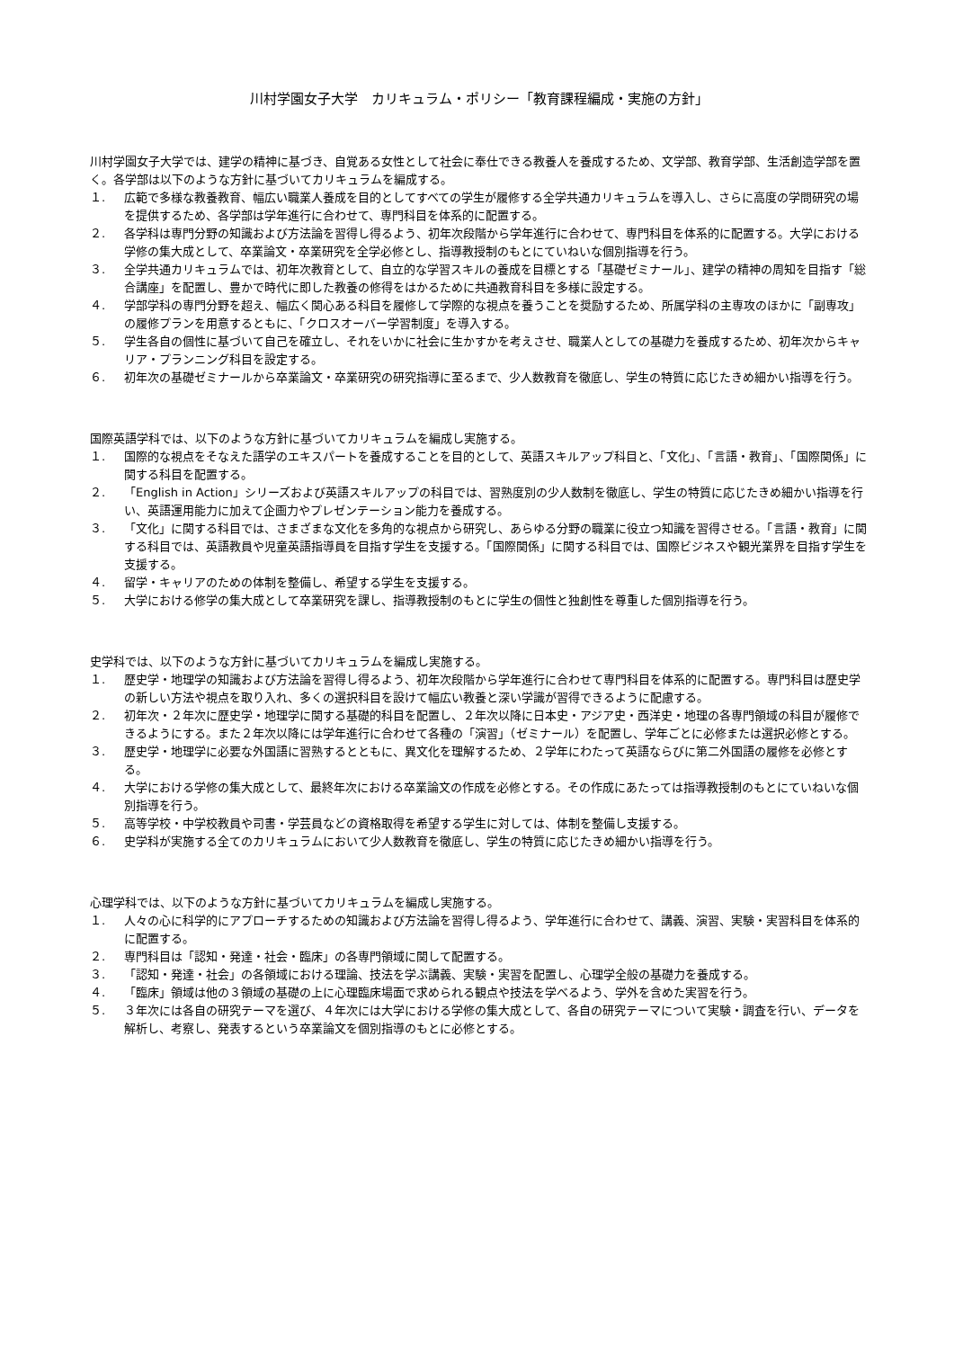川村学園女子大学　カリキュラム・ポリシー「教育課程編成・実施の方針」
川村学園女子大学では、建学の精神に基づき、自覚ある女性として社会に奉仕できる教養人を養成するため、文学部、教育学部、生活創造学部を置く。各学部は以下のような方針に基づいてカリキュラムを編成する。
１. 広範で多様な教養教育、幅広い職業人養成を目的としてすべての学生が履修する全学共通カリキュラムを導入し、さらに高度の学問研究の場を提供するため、各学部は学年進行に合わせて、専門科目を体系的に配置する。
２. 各学科は専門分野の知識および方法論を習得し得るよう、初年次段階から学年進行に合わせて、専門科目を体系的に配置する。大学における学修の集大成として、卒業論文・卒業研究を全学必修とし、指導教授制のもとにていねいな個別指導を行う。
３. 全学共通カリキュラムでは、初年次教育として、自立的な学習スキルの養成を目標とする「基礎ゼミナール」、建学の精神の周知を目指す「総合講座」を配置し、豊かで時代に即した教養の修得をはかるために共通教育科目を多様に設定する。
４. 学部学科の専門分野を超え、幅広く関心ある科目を履修して学際的な視点を養うことを奨励するため、所属学科の主専攻のほかに「副専攻」の履修プランを用意するともに、「クロスオーバー学習制度」を導入する。
５. 学生各自の個性に基づいて自己を確立し、それをいかに社会に生かすかを考えさせ、職業人としての基礎力を養成するため、初年次からキャリア・プランニング科目を設定する。
６. 初年次の基礎ゼミナールから卒業論文・卒業研究の研究指導に至るまで、少人数教育を徹底し、学生の特質に応じたきめ細かい指導を行う。
国際英語学科では、以下のような方針に基づいてカリキュラムを編成し実施する。
１. 国際的な視点をそなえた語学のエキスパートを養成することを目的として、英語スキルアップ科目と、「文化」、「言語・教育」、「国際関係」に関する科目を配置する。
２. 「English in Action」シリーズおよび英語スキルアップの科目では、習熟度別の少人数制を徹底し、学生の特質に応じたきめ細かい指導を行い、英語運用能力に加えて企画力やプレゼンテーション能力を養成する。
３. 「文化」に関する科目では、さまざまな文化を多角的な視点から研究し、あらゆる分野の職業に役立つ知識を習得させる。「言語・教育」に関する科目では、英語教員や児童英語指導員を目指す学生を支援する。「国際関係」に関する科目では、国際ビジネスや観光業界を目指す学生を支援する。
４. 留学・キャリアのための体制を整備し、希望する学生を支援する。
５. 大学における修学の集大成として卒業研究を課し、指導教授制のもとに学生の個性と独創性を尊重した個別指導を行う。
史学科では、以下のような方針に基づいてカリキュラムを編成し実施する。
１. 歴史学・地理学の知識および方法論を習得し得るよう、初年次段階から学年進行に合わせて専門科目を体系的に配置する。専門科目は歴史学の新しい方法や視点を取り入れ、多くの選択科目を設けて幅広い教養と深い学識が習得できるように配慮する。
２. 初年次・２年次に歴史学・地理学に関する基礎的科目を配置し、２年次以降に日本史・アジア史・西洋史・地理の各専門領域の科目が履修できるようにする。また２年次以降には学年進行に合わせて各種の「演習」（ゼミナール）を配置し、学年ごとに必修または選択必修とする。
３. 歴史学・地理学に必要な外国語に習熟するとともに、異文化を理解するため、２学年にわたって英語ならびに第二外国語の履修を必修とする。
４. 大学における学修の集大成として、最終年次における卒業論文の作成を必修とする。その作成にあたっては指導教授制のもとにていねいな個別指導を行う。
５. 高等学校・中学校教員や司書・学芸員などの資格取得を希望する学生に対しては、体制を整備し支援する。
６. 史学科が実施する全てのカリキュラムにおいて少人数教育を徹底し、学生の特質に応じたきめ細かい指導を行う。
心理学科では、以下のような方針に基づいてカリキュラムを編成し実施する。
１. 人々の心に科学的にアプローチするための知識および方法論を習得し得るよう、学年進行に合わせて、講義、演習、実験・実習科目を体系的に配置する。
２. 専門科目は「認知・発達・社会・臨床」の各専門領域に関して配置する。
３. 「認知・発達・社会」の各領域における理論、技法を学ぶ講義、実験・実習を配置し、心理学全般の基礎力を養成する。
４. 「臨床」領域は他の３領域の基礎の上に心理臨床場面で求められる観点や技法を学べるよう、学外を含めた実習を行う。
５. ３年次には各自の研究テーマを選び、４年次には大学における学修の集大成として、各自の研究テーマについて実験・調査を行い、データを解析し、考察し、発表するという卒業論文を個別指導のもとに必修とする。